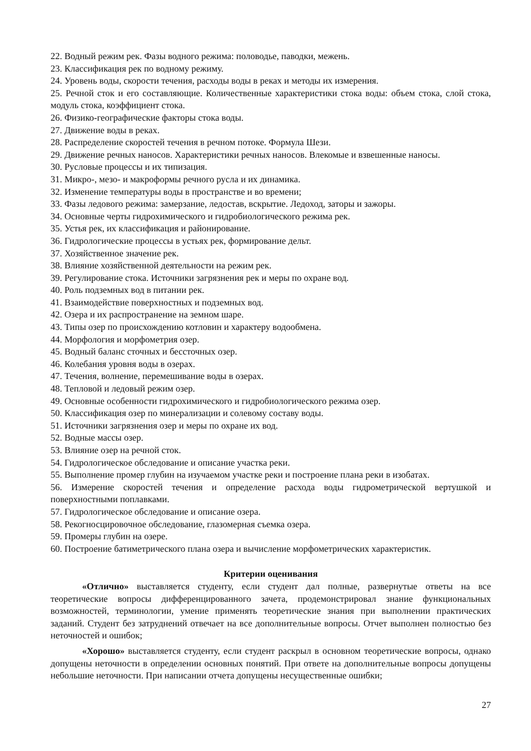22. Водный режим рек. Фазы водного режима: половодье, паводки, межень.
23. Классификация рек по водному режиму.
24. Уровень воды, скорости течения, расходы воды в реках и методы их измерения.
25. Речной сток и его составляющие. Количественные характеристики стока воды: объем стока, слой стока, модуль стока, коэффициент стока.
26. Физико-географические факторы стока воды.
27. Движение воды в реках.
28. Распределение скоростей течения в речном потоке. Формула Шези.
29. Движение речных наносов. Характеристики речных наносов. Влекомые и взвешенные наносы.
30. Русловые процессы и их типизация.
31. Микро-, мезо- и макроформы речного русла и их динамика.
32. Изменение температуры воды в пространстве и во времени;
33. Фазы ледового режима: замерзание, ледостав, вскрытие. Ледоход, заторы и зажоры.
34. Основные черты гидрохимического и гидробиологического режима рек.
35. Устья рек, их классификация и районирование.
36. Гидрологические процессы в устьях рек, формирование дельт.
37. Хозяйственное значение рек.
38. Влияние хозяйственной деятельности на режим рек.
39. Регулирование стока. Источники загрязнения рек и меры по охране вод.
40. Роль подземных вод в питании рек.
41. Взаимодействие поверхностных и подземных вод.
42. Озера и их распространение на земном шаре.
43. Типы озер по происхождению котловин и характеру водообмена.
44. Морфология и морфометрия озер.
45. Водный баланс сточных и бессточных озер.
46. Колебания уровня воды в озерах.
47. Течения, волнение, перемешивание воды в озерах.
48. Тепловой и ледовый режим озер.
49. Основные особенности гидрохимического и гидробиологического режима озер.
50. Классификация озер по минерализации и солевому составу воды.
51. Источники загрязнения озер и меры по охране их вод.
52. Водные массы озер.
53. Влияние озер на речной сток.
54. Гидрологическое обследование и описание участка реки.
55. Выполнение промер глубин на изучаемом участке реки и построение плана реки в изобатах.
56. Измерение скоростей течения и определение расхода воды гидрометрической вертушкой и поверхностными поплавками.
57. Гидрологическое обследование и описание озера.
58. Рекогносцировочное обследование, глазомерная съемка озера.
59. Промеры глубин на озере.
60. Построение батиметрического плана озера и вычисление морфометрических характеристик.
Критерии оценивания
«Отлично» выставляется студенту, если студент дал полные, развернутые ответы на все теоретические вопросы дифференцированного зачета, продемонстрировал знание функциональных возможностей, терминологии, умение применять теоретические знания при выполнении практических заданий. Студент без затруднений отвечает на все дополнительные вопросы. Отчет выполнен полностью без неточностей и ошибок;
«Хорошо» выставляется студенту, если студент раскрыл в основном теоретические вопросы, однако допущены неточности в определении основных понятий. При ответе на дополнительные вопросы допущены небольшие неточности. При написании отчета допущены несущественные ошибки;
27